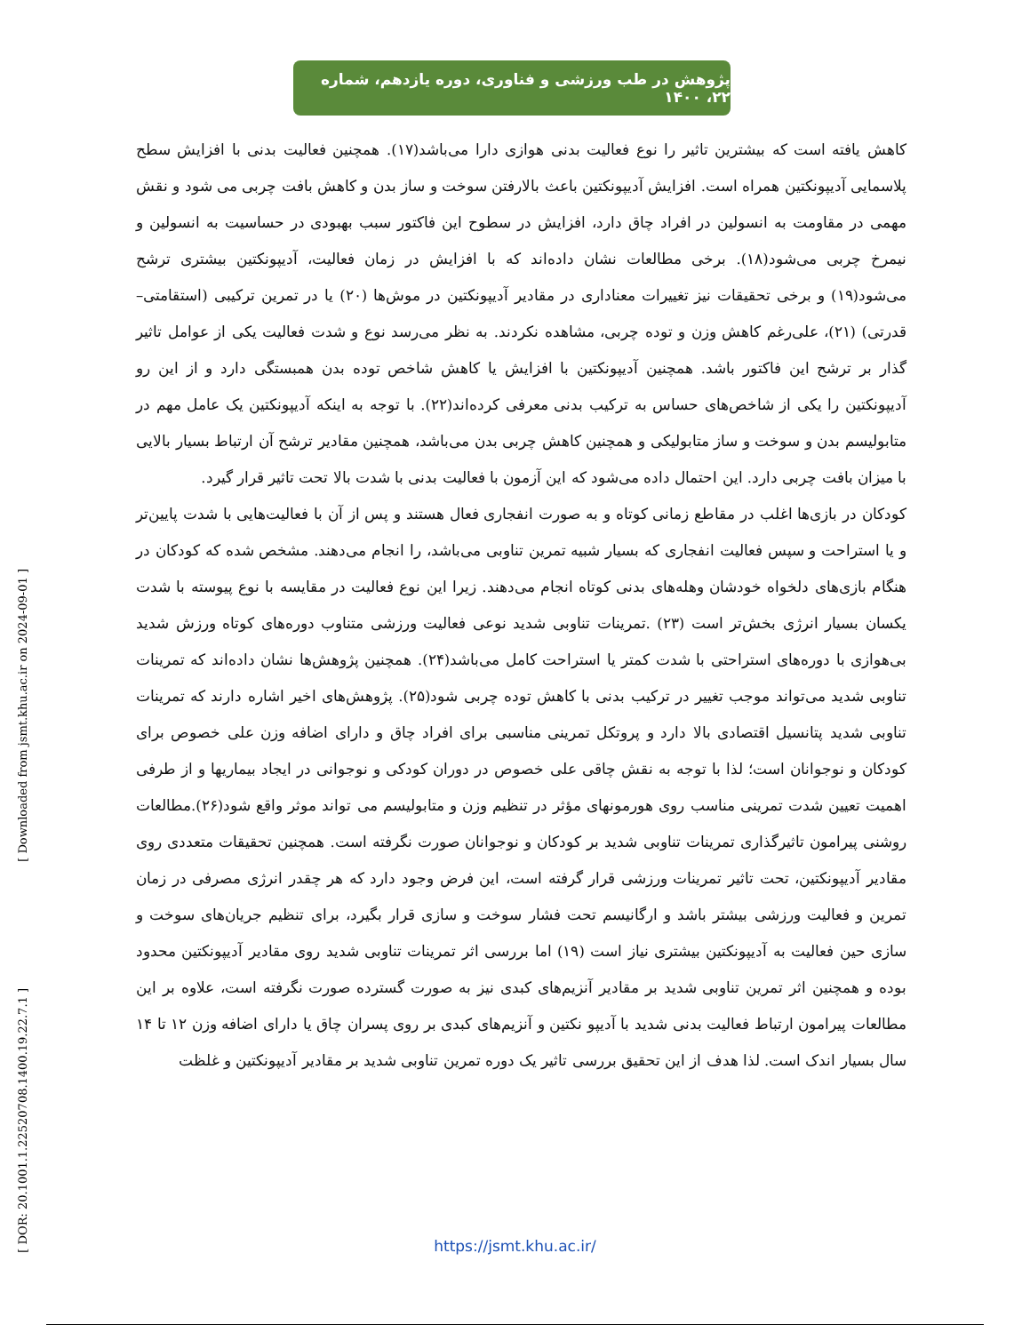پژوهش در طب ورزشی و فناوری، دوره یازدهم، شماره ۲۲، ۱۴۰۰
[ Downloaded from jsmt.khu.ac.ir on 2024-09-01 ]
[ DOR: 20.1001.1.22520708.1400.19.22.7.1 ]
کاهش یافته است که بیشترین تاثیر را نوع فعالیت بدنی هوازی دارا می‌باشد(۱۷). همچنین فعالیت بدنی با افزایش سطح پلاسمایی آدیپونکتین همراه است. افزایش آدیپونکتین باعث بالارفتن سوخت و ساز بدن و کاهش بافت چربی می شود و نقش مهمی در مقاومت به انسولین در افراد چاق دارد، افزایش در سطوح این فاکتور سبب بهبودی در حساسیت به انسولین و نیمرخ چربی می‌شود(۱۸). برخی مطالعات نشان داده‌اند که با افزایش در زمان فعالیت، آدیپونکتین بیشتری ترشح می‌شود(۱۹) و برخی تحقیقات نیز تغییرات معناداری در مقادیر آدیپونکتین در موش‌ها (۲۰) یا در تمرین ترکیبی (استقامتی–قدرتی) (۲۱)، علی‌رغم کاهش وزن و توده چربی، مشاهده نکردند. به نظر می‌رسد نوع و شدت فعالیت یکی از عوامل تاثیر گذار بر ترشح این فاکتور باشد. همچنین آدیپونکتین با افزایش یا کاهش شاخص توده بدن همبستگی دارد و از این رو آدیپونکتین را یکی از شاخص‌های حساس به ترکیب بدنی معرفی کرده‌اند(۲۲). با توجه به اینکه آدیپونکتین یک عامل مهم در متابولیسم بدن و سوخت و ساز متابولیکی و همچنین کاهش چربی بدن می‌باشد، همچنین مقادیر ترشح آن ارتباط بسیار بالایی با میزان بافت چربی دارد. این احتمال داده می‌شود که این آزمون با فعالیت بدنی با شدت بالا تحت تاثیر قرار گیرد.
کودکان در بازی‌ها اغلب در مقاطع زمانی کوتاه و به صورت انفجاری فعال هستند و پس از آن با فعالیت‌هایی با شدت پایین‌تر و یا استراحت و سپس فعالیت انفجاری که بسیار شبیه تمرین تناوبی می‌باشد، را انجام می‌دهند. مشخص شده که کودکان در هنگام بازی‌های دلخواه خودشان وهله‌های بدنی کوتاه انجام می‌دهند. زیرا این نوع فعالیت در مقایسه با نوع پیوسته با شدت یکسان بسیار انرژی بخش‌تر است (۲۳) .تمرینات تناوبی شدید نوعی فعالیت ورزشی متناوب دوره‌های کوتاه ورزش شدید بی‌هوازی با دوره‌های استراحتی با شدت کمتر یا استراحت کامل می‌باشد(۲۴). همچنین پژوهش‌ها نشان داده‌اند که تمرینات تناوبی شدید می‌تواند موجب تغییر در ترکیب بدنی با کاهش توده چربی شود(۲۵). پژوهش‌های اخیر اشاره دارند که تمرینات تناوبی شدید پتانسیل اقتصادی بالا دارد و پروتکل تمرینی مناسبی برای افراد چاق و دارای اضافه وزن علی خصوص برای کودکان و نوجوانان است؛ لذا با توجه به نقش چاقی علی خصوص در دوران کودکی و نوجوانی در ایجاد بیماریها و از طرفی اهمیت تعیین شدت تمرینی مناسب روی هورمونهای مؤثر در تنظیم وزن و متابولیسم می تواند موثر واقع شود(۲۶).مطالعات روشنی پیرامون تاثیرگذاری تمرینات تناوبی شدید بر کودکان و نوجوانان صورت نگرفته است. همچنین تحقیقات متعددی روی مقادیر آدیپونکتین، تحت تاثیر تمرینات ورزشی قرار گرفته است، این فرض وجود دارد که هر چقدر انرژی مصرفی در زمان تمرین و فعالیت ورزشی بیشتر باشد و ارگانیسم تحت فشار سوخت و سازی قرار بگیرد، برای تنظیم جریان‌های سوخت و سازی حین فعالیت به آدیپونکتین بیشتری نیاز است (۱۹) اما بررسی اثر تمرینات تناوبی شدید روی مقادیر آدیپونکتین محدود بوده و همچنین اثر تمرین تناوبی شدید بر مقادیر آنزیم‌های کبدی نیز به صورت گسترده صورت نگرفته است، علاوه بر این مطالعات پیرامون ارتباط فعالیت بدنی شدید با آدیپو نکتین و آنزیم‌های کبدی بر روی پسران چاق یا دارای اضافه وزن ۱۲ تا ۱۴ سال بسیار اندک است. لذا هدف از این تحقیق بررسی تاثیر یک دوره تمرین تناوبی شدید بر مقادیر آدیپونکتین و غلظت
https://jsmt.khu.ac.ir/